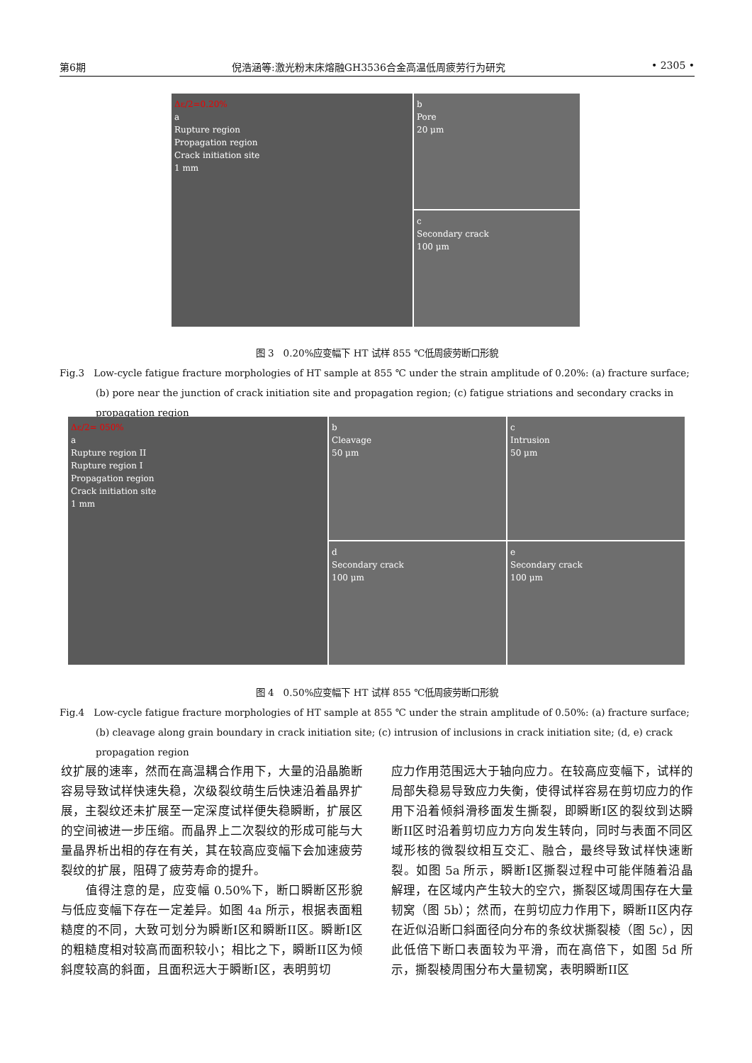第6期 倪浩涵等:激光粉末床熔融GH3536合金高温低周疲劳行为研究 • 2305 •
Δε/2=0.20%
a
Rupture region
Propagation region
Crack initiation site
1 mm
b
Pore
20 μm
c
Secondary crack
100 μm
图 3　0.20%应变幅下 HT 试样 855 ℃低周疲劳断口形貌
Fig.3　Low-cycle fatigue fracture morphologies of HT sample at 855 ℃ under the strain amplitude of 0.20%: (a) fracture surface; (b) pore near the junction of crack initiation site and propagation region; (c) fatigue striations and secondary cracks in propagation region
Δε/2= 050%
a
Rupture region II
Rupture region I
Propagation region
Crack initiation site
1 mm
b
Cleavage
50 μm
c
Intrusion
50 μm
d
Secondary crack
100 μm
e
Secondary crack
100 μm
图 4　0.50%应变幅下 HT 试样 855 ℃低周疲劳断口形貌
Fig.4　Low-cycle fatigue fracture morphologies of HT sample at 855 ℃ under the strain amplitude of 0.50%: (a) fracture surface; (b) cleavage along grain boundary in crack initiation site; (c) intrusion of inclusions in crack initiation site; (d, e) crack propagation region
纹扩展的速率，然而在高温耦合作用下，大量的沿晶脆断容易导致试样快速失稳，次级裂纹萌生后快速沿着晶界扩展，主裂纹还未扩展至一定深度试样便失稳瞬断，扩展区的空间被进一步压缩。而晶界上二次裂纹的形成可能与大量晶界析出相的存在有关，其在较高应变幅下会加速疲劳裂纹的扩展，阻碍了疲劳寿命的提升。
　　值得注意的是，应变幅 0.50%下，断口瞬断区形貌与低应变幅下存在一定差异。如图 4a 所示，根据表面粗糙度的不同，大致可划分为瞬断I区和瞬断II区。瞬断I区的粗糙度相对较高而面积较小；相比之下，瞬断II区为倾斜度较高的斜面，且面积远大于瞬断I区，表明剪切
应力作用范围远大于轴向应力。在较高应变幅下，试样的局部失稳易导致应力失衡，使得试样容易在剪切应力的作用下沿着倾斜滑移面发生撕裂，即瞬断I区的裂纹到达瞬断II区时沿着剪切应力方向发生转向，同时与表面不同区域形核的微裂纹相互交汇、融合，最终导致试样快速断裂。如图 5a 所示，瞬断I区撕裂过程中可能伴随着沿晶解理，在区域内产生较大的空穴，撕裂区域周围存在大量韧窝（图 5b）；然而，在剪切应力作用下，瞬断II区内存在近似沿断口斜面径向分布的条纹状撕裂棱（图 5c），因此低倍下断口表面较为平滑，而在高倍下，如图 5d 所示，撕裂棱周围分布大量韧窝，表明瞬断II区